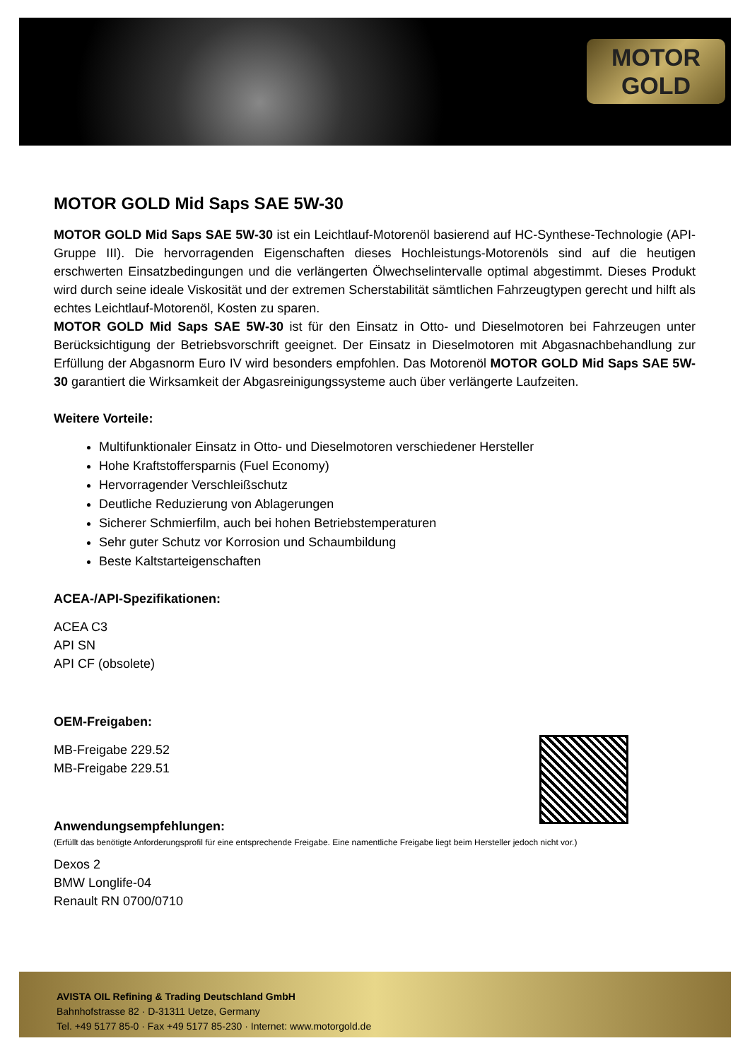MOTOR
GOLD
MOTOR GOLD Mid Saps SAE 5W-30
MOTOR GOLD Mid Saps SAE 5W-30 ist ein Leichtlauf-Motorenöl basierend auf HC-Synthese-Technologie (API-Gruppe III). Die hervorragenden Eigenschaften dieses Hochleistungs-Motorenöls sind auf die heutigen erschwerten Einsatzbedingungen und die verlängerten Ölwechselintervalle optimal abgestimmt. Dieses Produkt wird durch seine ideale Viskosität und der extremen Scherstabilität sämtlichen Fahrzeugtypen gerecht und hilft als echtes Leichtlauf-Motorenöl, Kosten zu sparen.
MOTOR GOLD Mid Saps SAE 5W-30 ist für den Einsatz in Otto- und Dieselmotoren bei Fahrzeugen unter Berücksichtigung der Betriebsvorschrift geeignet. Der Einsatz in Dieselmotoren mit Abgasnachbehandlung zur Erfüllung der Abgasnorm Euro IV wird besonders empfohlen. Das Motorenöl MOTOR GOLD Mid Saps SAE 5W-30 garantiert die Wirksamkeit der Abgasreinigungssysteme auch über verlängerte Laufzeiten.
Weitere Vorteile:
Multifunktionaler Einsatz in Otto- und Dieselmotoren verschiedener Hersteller
Hohe Kraftstoffersparnis (Fuel Economy)
Hervorragender Verschleißschutz
Deutliche Reduzierung von Ablagerungen
Sicherer Schmierfilm, auch bei hohen Betriebstemperaturen
Sehr guter Schutz vor Korrosion und Schaumbildung
Beste Kaltstarteigenschaften
ACEA-/API-Spezifikationen:
ACEA C3
API SN
API CF (obsolete)
OEM-Freigaben:
MB-Freigabe 229.52
MB-Freigabe 229.51
Anwendungsempfehlungen:
(Erfüllt das benötigte Anforderungsprofil für eine entsprechende Freigabe. Eine namentliche Freigabe liegt beim Hersteller jedoch nicht vor.)
Dexos 2
BMW Longlife-04
Renault RN 0700/0710
AVISTA OIL Refining & Trading Deutschland GmbH
Bahnhofstrasse 82 · D-31311 Uetze, Germany
Tel. +49 5177 85-0 · Fax +49 5177 85-230 · Internet: www.motorgold.de